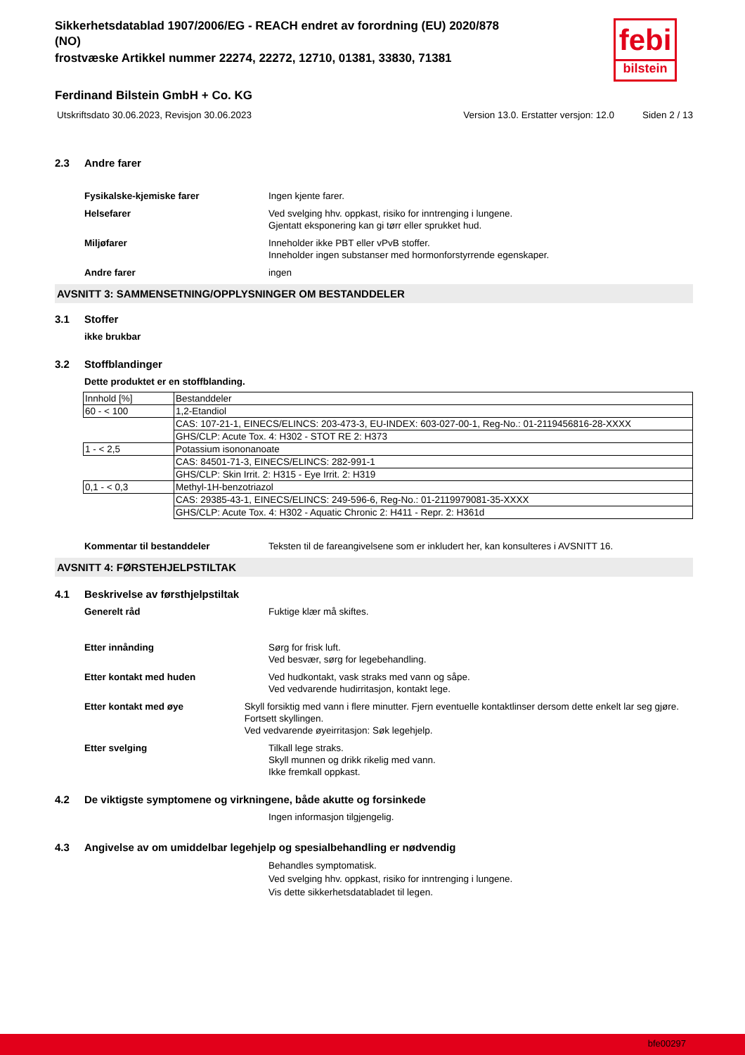febi
bilstein
Sikkerhetsdatablad 1907/2006/EG - REACH endret av forordning (EU) 2020/878
(NO)
frostvæske Artikkel nummer 22274, 22272, 12710, 01381, 33830, 71381
Ferdinand Bilstein GmbH + Co. KG
Utskriftsdato 30.06.2023, Revisjon 30.06.2023 Version 13.0. Erstatter versjon: 12.0 Siden 2 / 13
2.3 Andre farer
Fysikalske-kjemiske farer Ingen kjente farer.
Helsefarer Ved svelging hhv. oppkast, risiko for inntrenging i lungene.
Gjentatt eksponering kan gi tørr eller sprukket hud.
Miljøfarer Inneholder ikke PBT eller vPvB stoffer.
Inneholder ingen substanser med hormonforstyrrende egenskaper.
Andre farer ingen
AVSNITT 3: SAMMENSETNING/OPPLYSNINGER OM BESTANDDELER
3.1 Stoffer
ikke brukbar
3.2 Stoffblandinger
Dette produktet er en stoffblanding.
| Innhold [%] | Bestanddeler |
| 60 - < 100 | 1,2-Etandiol |
| | CAS: 107-21-1, EINECS/ELINCS: 203-473-3, EU-INDEX: 603-027-00-1, Reg-No.: 01-2119456816-28-XXXX |
| | GHS/CLP: Acute Tox. 4: H302 - STOT RE 2: H373 |
| 1 - < 2,5 | Potassium isononanoate |
| | CAS: 84501-71-3, EINECS/ELINCS: 282-991-1 |
| | GHS/CLP: Skin Irrit. 2: H315 - Eye Irrit. 2: H319 |
| 0,1 - < 0,3 | Methyl-1H-benzotriazol |
| | CAS: 29385-43-1, EINECS/ELINCS: 249-596-6, Reg-No.: 01-2119979081-35-XXXX |
| | GHS/CLP: Acute Tox. 4: H302 - Aquatic Chronic 2: H411 - Repr. 2: H361d |
Kommentar til bestanddeler Teksten til de fareangivelsene som er inkludert her, kan konsulteres i AVSNITT 16.
AVSNITT 4: FØRSTEHJELPSTILTAK
4.1 Beskrivelse av førsthjelpstiltak
Generelt råd Fuktige klær må skiftes.
Etter innånding Sørg for frisk luft.
Ved besvær, sørg for legebehandling.
Etter kontakt med huden Ved hudkontakt, vask straks med vann og såpe.
Ved vedvarende hudirritasjon, kontakt lege.
Etter kontakt med øye Skyll forsiktig med vann i flere minutter. Fjern eventuelle kontaktlinser dersom dette enkelt lar seg gjøre. Fortsett skyllingen.
Ved vedvarende øyeirritasjon: Søk legehjelp.
Etter svelging Tilkall lege straks.
Skyll munnen og drikk rikelig med vann.
Ikke fremkall oppkast.
4.2 De viktigste symptomene og virkningene, både akutte og forsinkede
Ingen informasjon tilgjengelig.
4.3 Angivelse av om umiddelbar legehjelp og spesialbehandling er nødvendig
Behandles symptomatisk.
Ved svelging hhv. oppkast, risiko for inntrenging i lungene.
Vis dette sikkerhetsdatabladet til legen.
bfe00297